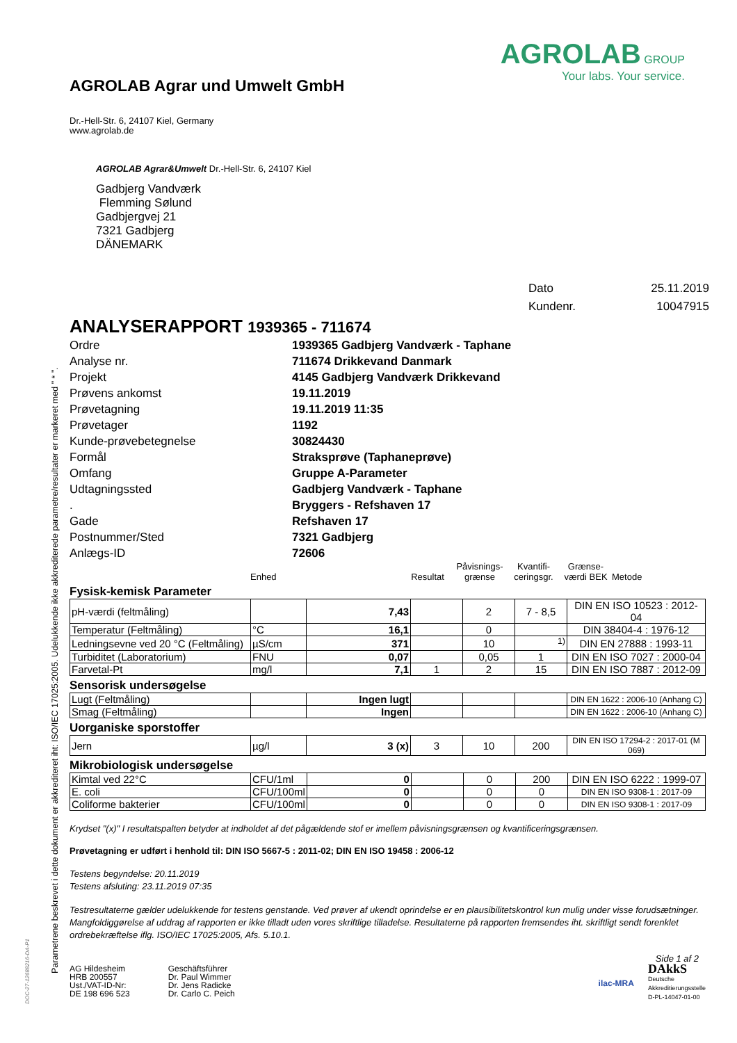Parametrene beskrevet i dette dokument er akkrediteret iht: ISO/IEC 17025:2005. Udelukkende ikke akkrediterede parametre/resultater er markeret med " * ".
DOC-27-12688216-DA-P1
AGROLAB Agrar und Umwelt GmbH
Dr.-Hell-Str. 6, 24107 Kiel, Germany
www.agrolab.de
AGROLAB GROUP
Your labs. Your service.
AGROLAB Agrar&Umwelt Dr.-Hell-Str. 6, 24107 Kiel
Gadbjerg Vandværk
Flemming Sølund
Gadbjergvej 21
7321 Gadbjerg
DÄNEMARK
Dato 25.11.2019 Kundenr. 10047915
ANALYSERAPPORT 1939365 - 711674
Ordre
1939365 Gadbjerg Vandværk - Taphane
Analyse nr.
711674 Drikkevand Danmark
Projekt
4145 Gadbjerg Vandværk Drikkevand
Prøvens ankomst
19.11.2019
Prøvetagning
19.11.2019 11:35
Prøvetager
1192
Kunde-prøvebetegnelse
30824430
Formål
Straksprøve (Taphaneprøve)
Omfang
Gruppe A-Parameter
Udtagningssted
Gadbjerg Vandværk - Taphane
.
Bryggers - Refshaven 17
Gade
Refshaven 17
Postnummer/Sted
7321 Gadbjerg
Anlægs-ID
72606
Enhed Resultat Påvisnings-
grænse Kvantifi-
ceringsgr. Grænse-
værdi BEK Metode
Fysisk-kemisk Parameter
| pH-værdi (feltmåling) | | 7,43 | | 2 | 7 - 8,5 | DIN EN ISO 10523 : 2012-04 |
| Temperatur (Feltmåling) | °C | 16,1 | | 0 | | DIN 38404-4 : 1976-12 |
| Ledningsevne ved 20 °C (Feltmåling) | µS/cm | 371 | | 10 | <sup>1)</sup> | DIN EN 27888 : 1993-11 |
| Turbiditet (Laboratorium) | FNU | 0,07 | | 0,05 | 1 | DIN EN ISO 7027 : 2000-04 |
| Farvetal-Pt | mg/l | 7,1 | 1 | 2 | 15 | DIN EN ISO 7887 : 2012-09 |
Sensorisk undersøgelse
| Lugt (Feltmåling) | | Ingen lugt | | | | DIN EN 1622 : 2006-10 (Anhang C) |
| Smag (Feltmåling) | | Ingen | | | | DIN EN 1622 : 2006-10 (Anhang C) |
Uorganiske sporstoffer
| Jern | µg/l | 3 (x) | 3 | 10 | 200 | DIN EN ISO 17294-2 : 2017-01 (M 069) |
Mikrobiologisk undersøgelse
| Kimtal ved 22°C | CFU/1ml | 0 | | 0 | 200 | DIN EN ISO 6222 : 1999-07 |
| E. coli | CFU/100ml | 0 | | 0 | 0 | DIN EN ISO 9308-1 : 2017-09 |
| Coliforme bakterier | CFU/100ml | 0 | | 0 | 0 | DIN EN ISO 9308-1 : 2017-09 |
Krydset "(x)" I resultatspalten betyder at indholdet af det pågældende stof er imellem påvisningsgrænsen og kvantificeringsgrænsen.
Prøvetagning er udført i henhold til: DIN ISO 5667-5 : 2011-02; DIN EN ISO 19458 : 2006-12
Testens begyndelse: 20.11.2019
Testens afsluting: 23.11.2019 07:35
Testresultaterne gælder udelukkende for testens genstande. Ved prøver af ukendt oprindelse er en plausibilitetskontrol kun mulig under visse forudsætninger. Mangfoldiggørelse af uddrag af rapporten er ikke tilladt uden vores skriftlige tilladelse. Resultaterne på rapporten fremsendes iht. skriftligt sendt forenklet ordrebekræftelse iflg. ISO/IEC 17025:2005, Afs. 5.10.1.
Side 1 af 2
AG Hildesheim
HRB 200557
Ust./VAT-ID-Nr:
DE 198 696 523
Geschäftsführer
Dr. Paul Wimmer
Dr. Jens Radicke
Dr. Carlo C. Peich
ilac-MRA
DAkkS
Deutsche
Akkreditierungsstelle
D-PL-14047-01-00